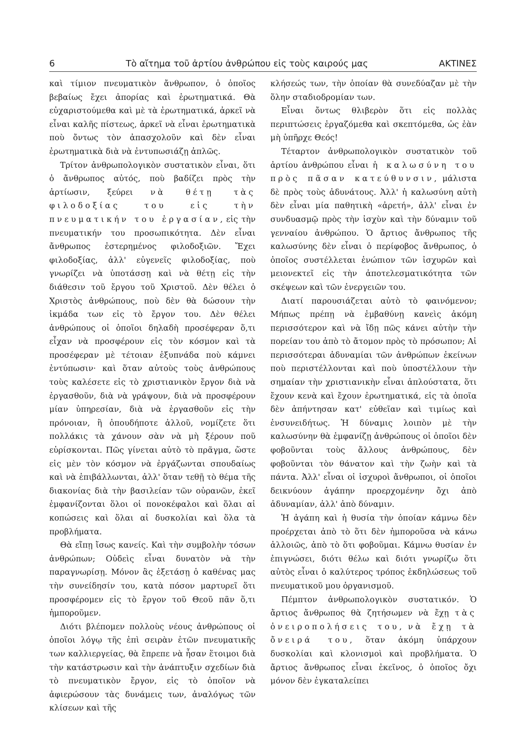6 Τὸ αἴτημα τοῦ ἀρτίου ἀνθρώπου εἰς τοὺς καιρούς μας ΑΚΤΙΝΕΣ
καὶ τίμιον πνευματικὸν ἄνθρωπον, ὁ ὁποῖος βεβαίως ἔχει ἀπορίας καὶ ἐρωτηματικά. Θὰ εὐχαριστούμεθα καὶ μὲ τὰ ἐρωτηματικά, ἀρκεῖ νὰ εἶναι καλῆς πίστεως, ἀρκεῖ νὰ εἶναι ἐρωτηματικὰ ποὺ ὄντως τὸν ἀπασχολοῦν καὶ δὲν εἶναι ἐρωτηματικὰ διὰ νὰ ἐντυπωσιάζῃ ἁπλῶς.
Τρίτον ἀνθρωπολογικὸν συστατικὸν εἶναι, ὅτι ὁ ἄνθρωπος αὐτός, ποὺ βαδίζει πρὸς τὴν ἀρτίωσιν, ξεύρει νὰ θέτῃ τὰς φιλοδοξίας του εἰς τὴν πνευματικήν του ἐργασίαν, εἰς τὴν πνευματικήν του προσωπικότητα. Δὲν εἶναι ἄνθρωπος ἐστερημένος φιλοδοξιῶν. Ἔχει φιλοδοξίας, ἀλλ' εὐγενεῖς φιλοδοξίας, ποὺ γνωρίζει νὰ ὑποτάσσῃ καὶ νὰ θέτῃ εἰς τὴν διάθεσιν τοῦ ἔργου τοῦ Χριστοῦ. Δὲν θέλει ὁ Χριστὸς ἀνθρώπους, ποὺ δὲν θὰ δώσουν τὴν ἰκμάδα των εἰς τὸ ἔργον του. Δὲν θέλει ἀνθρώπους οἱ ὁποῖοι δηλαδὴ προσέφεραν ὅ,τι εἶχαν νὰ προσφέρουν εἰς τὸν κόσμον καὶ τὰ προσέφεραν μὲ τέτοιαν ἐξυπνάδα ποὺ κάμνει ἐντύπωσιν· καὶ ὅταν αὐτοὺς τοὺς ἀνθρώπους τοὺς καλέσετε εἰς τὸ χριστιανικὸν ἔργον διὰ νὰ ἐργασθοῦν, διὰ νὰ γράψουν, διὰ νὰ προσφέρουν μίαν ὑπηρεσίαν, διὰ νὰ ἐργασθοῦν εἰς τὴν πρόνοιαν, ἢ ὁπουδήποτε ἀλλοῦ, νομίζετε ὅτι πολλάκις τὰ χάνουν σὰν νὰ μὴ ξέρουν ποῦ εὑρίσκονται. Πῶς γίνεται αὐτὸ τὸ πρᾶγμα, ὥστε εἰς μὲν τὸν κόσμον νὰ ἐργάζωνται σπουδαίως καὶ νὰ ἐπιβάλλωνται, ἀλλ' ὅταν τεθῇ τὸ θέμα τῆς διακονίας διὰ τὴν βασιλείαν τῶν οὐρανῶν, ἐκεῖ ἐμφανίζονται ὅλοι οἱ πονοκέφαλοι καὶ ὅλαι αἱ κοπώσεις καὶ ὅλαι αἱ δυσκολίαι καὶ ὅλα τὰ προβλήματα.
Θὰ εἴπῃ ἴσως κανείς. Καὶ τὴν συμβολὴν τόσων ἀνθρώπων; Οὐδεὶς εἶναι δυνατὸν νὰ τὴν παραγνωρίσῃ. Μόνον ἂς ἐξετάσῃ ὁ καθένας μας τὴν συνείδησίν του, κατὰ πόσον μαρτυρεῖ ὅτι προσφέρομεν εἰς τὸ ἔργον τοῦ Θεοῦ πᾶν ὅ,τι ἠμποροῦμεν.
Διότι βλέπομεν πολλοὺς νέους ἀνθρώπους οἱ ὁποῖοι λόγῳ τῆς ἐπὶ σειρὰν ἐτῶν πνευματικῆς των καλλιεργείας, θὰ ἔπρεπε νὰ ἦσαν ἕτοιμοι διὰ τὴν κατάστρωσιν καὶ τὴν ἀνάπτυξιν σχεδίων διὰ τὸ πνευματικὸν ἔργον, εἰς τὸ ὁποῖον νὰ ἀφιερώσουν τὰς δυνάμεις των, ἀναλόγως τῶν κλίσεων καὶ τῆς
κλήσεώς των, τὴν ὁποίαν θὰ συνεδύαζαν μὲ τὴν ὅλην σταδιοδρομίαν των.
Εἶναι ὄντως θλιβερὸν ὅτι εἰς πολλὰς περιπτώσεις ἐργαζόμεθα καὶ σκεπτόμεθα, ὡς ἐὰν μὴ ὑπῆρχε Θεός!
Τέταρτον ἀνθρωπολογικὸν συστατικὸν τοῦ ἀρτίου ἀνθρώπου εἶναι ἡ καλωσύνη του πρὸς πᾶσαν κατεύθυνσιν, μάλιστα δὲ πρὸς τοὺς ἀδυνάτους. Ἀλλ' ἡ καλωσύνη αὐτὴ δὲν εἶναι μία παθητικὴ «ἀρετή», ἀλλ' εἶναι ἐν συνδυασμῷ πρὸς τὴν ἰσχὺν καὶ τὴν δύναμιν τοῦ γενναίου ἀνθρώπου. Ὁ ἄρτιος ἄνθρωπος τῆς καλωσύνης δὲν εἶναι ὁ περίφοβος ἄνθρωπος, ὁ ὁποῖος συστέλλεται ἐνώπιον τῶν ἰσχυρῶν καὶ μειονεκτεῖ εἰς τὴν ἀποτελεσματικότητα τῶν σκέψεων καὶ τῶν ἐνεργειῶν του.
Διατί παρουσιάζεται αὐτὸ τὸ φαινόμενον; Μήπως πρέπῃ νὰ ἐμβαθύνῃ κανεὶς ἀκόμη περισσότερον καὶ νὰ ἴδῃ πῶς κάνει αὐτὴν τὴν πορείαν του ἀπὸ τὸ ἄτομον πρὸς τὸ πρόσωπον; Αἱ περισσότεραι ἀδυναμίαι τῶν ἀνθρώπων ἐκείνων ποὺ περιστέλλονται καὶ ποὺ ὑποστέλλουν τὴν σημαίαν τὴν χριστιανικὴν εἶναι ἁπλούστατα, ὅτι ἔχουν κενὰ καὶ ἔχουν ἐρωτηματικά, εἰς τὰ ὁποῖα δὲν ἀπήντησαν κατ' εὐθεῖαν καὶ τιμίως καὶ ἐνσυνειδήτως. Ἡ δύναμις λοιπὸν μὲ τὴν καλωσύνην θὰ ἐμφανίζῃ ἀνθρώπους οἱ ὁποῖοι δὲν φοβοῦνται τοὺς ἄλλους ἀνθρώπους, δὲν φοβοῦνται τὸν θάνατον καὶ τὴν ζωὴν καὶ τὰ πάντα. Ἀλλ' εἶναι οἱ ἰσχυροὶ ἄνθρωποι, οἱ ὁποῖοι δεικνύουν ἀγάπην προερχομένην ὄχι ἀπὸ ἀδυναμίαν, ἀλλ' ἀπὸ δύναμιν.
Ἡ ἀγάπη καὶ ἡ θυσία τὴν ὁποίαν κάμνω δὲν προέρχεται ἀπὸ τὸ ὅτι δὲν ἠμποροῦσα νὰ κάνω ἀλλοιῶς, ἀπὸ τὸ ὅτι φοβοῦμαι. Κάμνω θυσίαν ἐν ἐπιγνώσει, διότι θέλω καὶ διότι γνωρίζω ὅτι αὐτὸς εἶναι ὁ καλύτερος τρόπος ἐκδηλώσεως τοῦ πνευματικοῦ μου ὀργανισμοῦ.
Πέμπτον ἀνθρωπολογικὸν συστατικόν. Ὁ ἄρτιος ἄνθρωπος θὰ ζητήσωμεν νὰ ἔχῃ τὰς ὀνειροπολήσεις του, νὰ ἔχῃ τὰ ὄνειρά του, ὅταν ἀκόμη ὑπάρχουν δυσκολίαι καὶ κλονισμοὶ καὶ προβλήματα. Ὁ ἄρτιος ἄνθρωπος εἶναι ἐκεῖνος, ὁ ὁποῖος ὄχι μόνον δὲν ἐγκαταλείπει